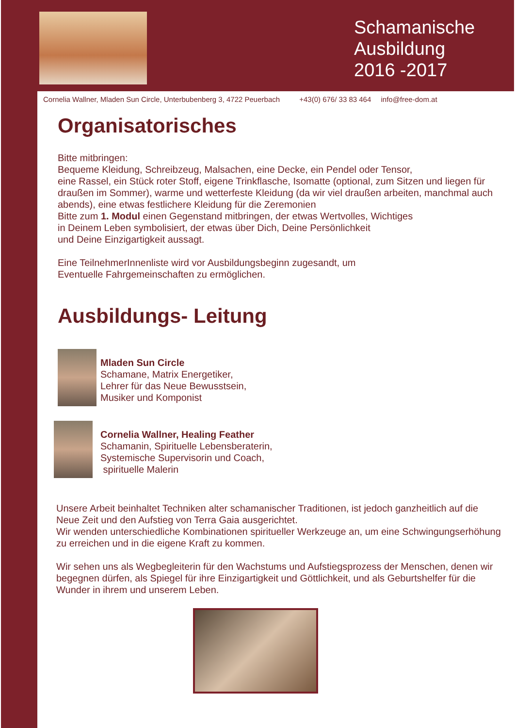Schamanische
Ausbildung
2016 -2017
Cornelia Wallner, Mladen Sun Circle, Unterbubenberg 3, 4722 Peuerbach +43(0) 676/ 33 83 464 info@free-dom.at
Organisatorisches
Bitte mitbringen:
Bequeme Kleidung, Schreibzeug, Malsachen, eine Decke, ein Pendel oder Tensor,
eine Rassel, ein Stück roter Stoff, eigene Trinkflasche, Isomatte (optional, zum Sitzen und liegen für draußen im Sommer), warme und wetterfeste Kleidung (da wir viel draußen arbeiten, manchmal auch abends), eine etwas festlichere Kleidung für die Zeremonien
Bitte zum 1. Modul einen Gegenstand mitbringen, der etwas Wertvolles, Wichtiges
in Deinem Leben symbolisiert, der etwas über Dich, Deine Persönlichkeit
und Deine Einzigartigkeit aussagt.
Eine TeilnehmerInnenliste wird vor Ausbildungsbeginn zugesandt, um
Eventuelle Fahrgemeinschaften zu ermöglichen.
Ausbildungs- Leitung
Mladen Sun Circle
Schamane, Matrix Energetiker,
Lehrer für das Neue Bewusstsein,
Musiker und Komponist
Cornelia Wallner, Healing Feather
Schamanin, Spirituelle Lebensberaterin,
Systemische Supervisorin und Coach,
spirituelle Malerin
Unsere Arbeit beinhaltet Techniken alter schamanischer Traditionen, ist jedoch ganzheitlich auf die Neue Zeit und den Aufstieg von Terra Gaia ausgerichtet.
Wir wenden unterschiedliche Kombinationen spiritueller Werkzeuge an, um eine Schwingungserhöhung zu erreichen und in die eigene Kraft zu kommen.
Wir sehen uns als Wegbegleiterin für den Wachstums und Aufstiegsprozess der Menschen, denen wir begegnen dürfen, als Spiegel für ihre Einzigartigkeit und Göttlichkeit, und als Geburtshelfer für die Wunder in ihrem und unserem Leben.